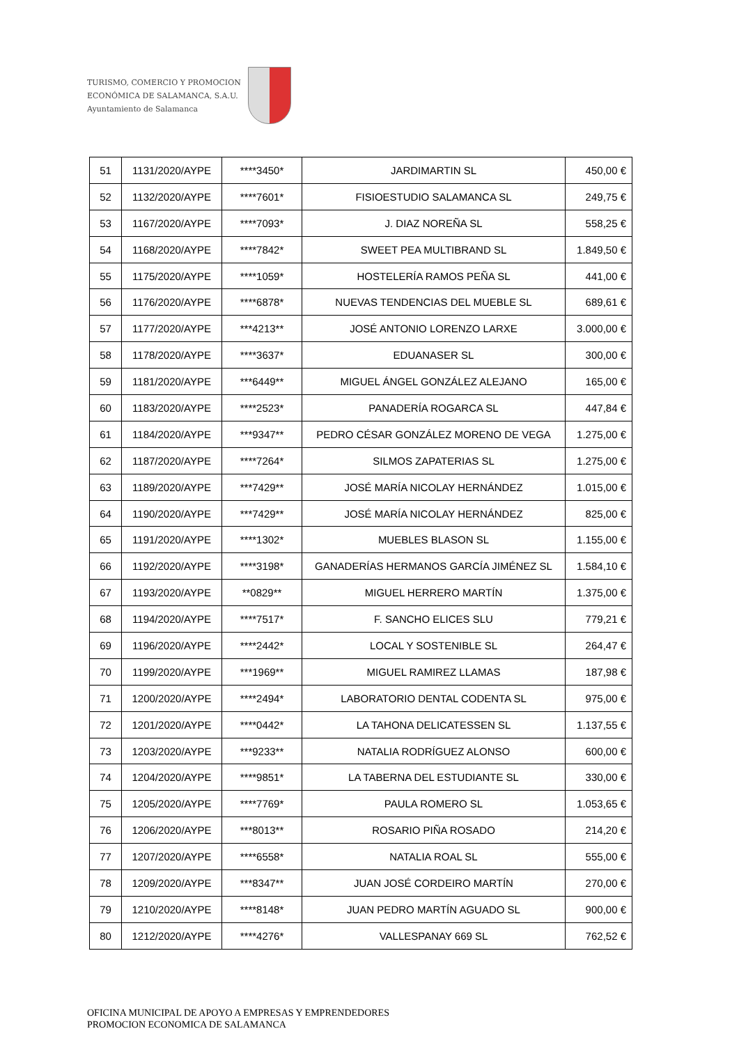TURISMO, COMERCIO Y PROMOCION
ECONÓMICA DE SALAMANCA, S.A.U.
Ayuntamiento de Salamanca
| 51 | 1131/2020/AYPE | ****3450* | JARDIMARTIN SL | 450,00 € |
| 52 | 1132/2020/AYPE | ****7601* | FISIOESTUDIO SALAMANCA SL | 249,75 € |
| 53 | 1167/2020/AYPE | ****7093* | J. DIAZ NOREÑA SL | 558,25 € |
| 54 | 1168/2020/AYPE | ****7842* | SWEET PEA MULTIBRAND SL | 1.849,50 € |
| 55 | 1175/2020/AYPE | ****1059* | HOSTELERÍA RAMOS PEÑA SL | 441,00 € |
| 56 | 1176/2020/AYPE | ****6878* | NUEVAS TENDENCIAS DEL MUEBLE SL | 689,61 € |
| 57 | 1177/2020/AYPE | ***4213** | JOSÉ ANTONIO LORENZO LARXE | 3.000,00 € |
| 58 | 1178/2020/AYPE | ****3637* | EDUANASER SL | 300,00 € |
| 59 | 1181/2020/AYPE | ***6449** | MIGUEL ÁNGEL GONZÁLEZ ALEJANO | 165,00 € |
| 60 | 1183/2020/AYPE | ****2523* | PANADERÍA ROGARCA SL | 447,84 € |
| 61 | 1184/2020/AYPE | ***9347** | PEDRO CÉSAR GONZÁLEZ MORENO DE VEGA | 1.275,00 € |
| 62 | 1187/2020/AYPE | ****7264* | SILMOS ZAPATERIAS SL | 1.275,00 € |
| 63 | 1189/2020/AYPE | ***7429** | JOSÉ MARÍA NICOLAY HERNÁNDEZ | 1.015,00 € |
| 64 | 1190/2020/AYPE | ***7429** | JOSÉ MARÍA NICOLAY HERNÁNDEZ | 825,00 € |
| 65 | 1191/2020/AYPE | ****1302* | MUEBLES BLASON SL | 1.155,00 € |
| 66 | 1192/2020/AYPE | ****3198* | GANADERÍAS HERMANOS GARCÍA JIMÉNEZ SL | 1.584,10 € |
| 67 | 1193/2020/AYPE | **0829** | MIGUEL HERRERO MARTÍN | 1.375,00 € |
| 68 | 1194/2020/AYPE | ****7517* | F. SANCHO ELICES SLU | 779,21 € |
| 69 | 1196/2020/AYPE | ****2442* | LOCAL Y SOSTENIBLE SL | 264,47 € |
| 70 | 1199/2020/AYPE | ***1969** | MIGUEL RAMIREZ LLAMAS | 187,98 € |
| 71 | 1200/2020/AYPE | ****2494* | LABORATORIO DENTAL CODENTA SL | 975,00 € |
| 72 | 1201/2020/AYPE | ****0442* | LA TAHONA DELICATESSEN SL | 1.137,55 € |
| 73 | 1203/2020/AYPE | ***9233** | NATALIA RODRÍGUEZ ALONSO | 600,00 € |
| 74 | 1204/2020/AYPE | ****9851* | LA TABERNA DEL ESTUDIANTE SL | 330,00 € |
| 75 | 1205/2020/AYPE | ****7769* | PAULA ROMERO SL | 1.053,65 € |
| 76 | 1206/2020/AYPE | ***8013** | ROSARIO PIÑA ROSADO | 214,20 € |
| 77 | 1207/2020/AYPE | ****6558* | NATALIA ROAL SL | 555,00 € |
| 78 | 1209/2020/AYPE | ***8347** | JUAN JOSÉ CORDEIRO MARTÍN | 270,00 € |
| 79 | 1210/2020/AYPE | ****8148* | JUAN PEDRO MARTÍN AGUADO SL | 900,00 € |
| 80 | 1212/2020/AYPE | ****4276* | VALLESPANAY 669 SL | 762,52 € |
OFICINA MUNICIPAL DE APOYO A EMPRESAS Y EMPRENDEDORES
PROMOCION ECONOMICA DE SALAMANCA